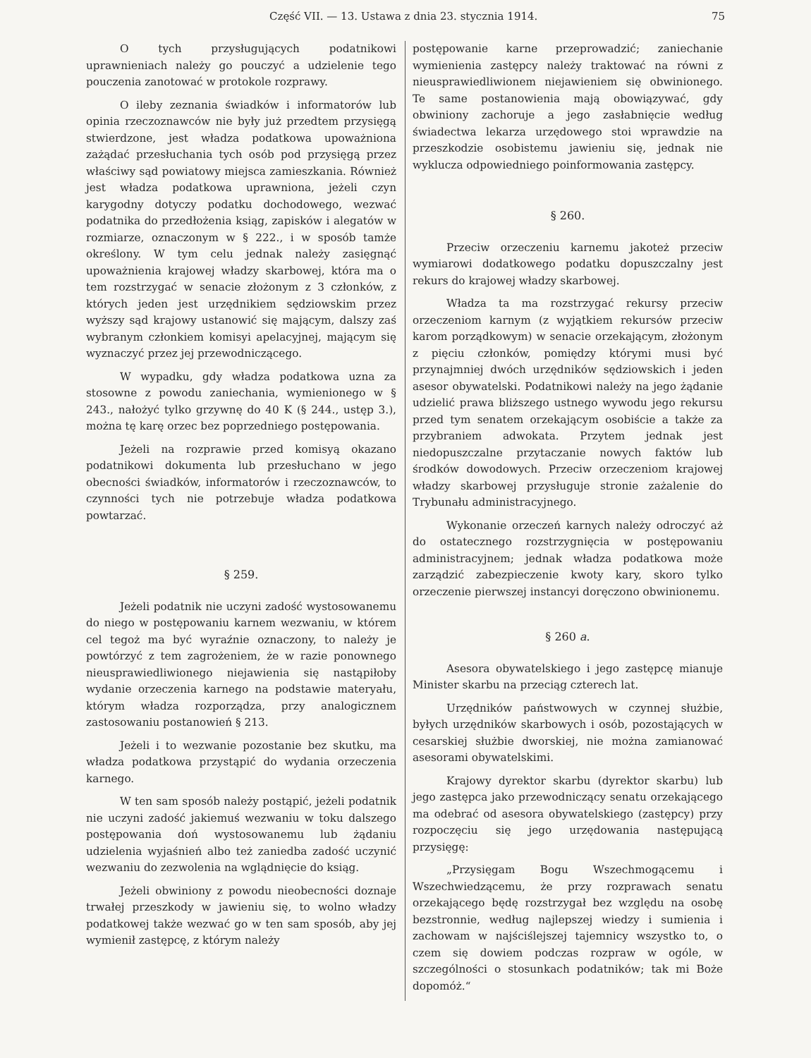Część VII. — 13. Ustawa z dnia 23. stycznia 1914. 75
O tych przysługujących podatnikowi uprawnieniach należy go pouczyć a udzielenie tego pouczenia zanotować w protokole rozprawy.
O ileby zeznania świadków i informatorów lub opinia rzeczoznawców nie były już przedtem przysięgą stwierdzone, jest władza podatkowa upoważniona zażądać przesłuchania tych osób pod przysięgą przez właściwy sąd powiatowy miejsca zamieszkania. Również jest władza podatkowa uprawniona, jeżeli czyn karygodny dotyczy podatku dochodowego, wezwać podatnika do przedłożenia ksiąg, zapisków i alegatów w rozmiarze, oznaczonym w § 222., i w sposób tamże określony. W tym celu jednak należy zasięgnąć upoważnienia krajowej władzy skarbowej, która ma o tem rozstrzygać w senacie złożonym z 3 członków, z których jeden jest urzędnikiem sędziowskim przez wyższy sąd krajowy ustanowić się mającym, dalszy zaś wybranym członkiem komisyi apelacyjnej, mającym się wyznaczyć przez jej przewodniczącego.
W wypadku, gdy władza podatkowa uzna za stosowne z powodu zaniechania, wymienionego w § 243., nałożyć tylko grzywnę do 40 K (§ 244., ustęp 3.), można tę karę orzec bez poprzedniego postępowania.
Jeżeli na rozprawie przed komisyą okazano podatnikowi dokumenta lub przesłuchano w jego obecności świadków, informatorów i rzeczoznawców, to czynności tych nie potrzebuje władza podatkowa powtarzać.
§ 259.
Jeżeli podatnik nie uczyni zadość wystosowanemu do niego w postępowaniu karnem wezwaniu, w którem cel tegoż ma być wyraźnie oznaczony, to należy je powtórzyć z tem zagrożeniem, że w razie ponownego nieusprawiedliwionego niejawienia się nastąpiłoby wydanie orzeczenia karnego na podstawie materyału, którym władza rozporządza, przy analogicznem zastosowaniu postanowień § 213.
Jeżeli i to wezwanie pozostanie bez skutku, ma władza podatkowa przystąpić do wydania orzeczenia karnego.
W ten sam sposób należy postąpić, jeżeli podatnik nie uczyni zadość jakiemuś wezwaniu w toku dalszego postępowania doń wystosowanemu lub żądaniu udzielenia wyjaśnień albo też zaniedba zadość uczynić wezwaniu do zezwolenia na wglądnięcie do ksiąg.
Jeżeli obwiniony z powodu nieobecności doznaje trwałej przeszkody w jawieniu się, to wolno władzy podatkowej także wezwać go w ten sam sposób, aby jej wymienił zastępcę, z którym należy
postępowanie karne przeprowadzić; zaniechanie wymienienia zastępcy należy traktować na równi z nieusprawiedliwionem niejawieniem się obwinionego. Te same postanowienia mają obowiązywać, gdy obwiniony zachoruje a jego zasłabnięcie według świadectwa lekarza urzędowego stoi wprawdzie na przeszkodzie osobistemu jawieniu się, jednak nie wyklucza odpowiedniego poinformowania zastępcy.
§ 260.
Przeciw orzeczeniu karnemu jakoteż przeciw wymiarowi dodatkowego podatku dopuszczalny jest rekurs do krajowej władzy skarbowej.
Władza ta ma rozstrzygać rekursy przeciw orzeczeniom karnym (z wyjątkiem rekursów przeciw karom porządkowym) w senacie orzekającym, złożonym z pięciu członków, pomiędzy którymi musi być przynajmniej dwóch urzędników sędziowskich i jeden asesor obywatelski. Podatnikowi należy na jego żądanie udzielić prawa bliższego ustnego wywodu jego rekursu przed tym senatem orzekającym osobiście a także za przybraniem adwokata. Przytem jednak jest niedopuszczalne przytaczanie nowych faktów lub środków dowodowych. Przeciw orzeczeniom krajowej władzy skarbowej przysługuje stronie zażalenie do Trybunału administracyjnego.
Wykonanie orzeczeń karnych należy odroczyć aż do ostatecznego rozstrzygnięcia w postępowaniu administracyjnem; jednak władza podatkowa może zarządzić zabezpieczenie kwoty kary, skoro tylko orzeczenie pierwszej instancyi doręczono obwinionemu.
§ 260 a.
Asesora obywatelskiego i jego zastępcę mianuje Minister skarbu na przeciąg czterech lat.
Urzędników państwowych w czynnej służbie, byłych urzędników skarbowych i osób, pozostających w cesarskiej służbie dworskiej, nie można zamianować asesorami obywatelskimi.
Krajowy dyrektor skarbu (dyrektor skarbu) lub jego zastępca jako przewodniczący senatu orzekającego ma odebrać od asesora obywatelskiego (zastępcy) przy rozpoczęciu się jego urzędowania następującą przysięgę:
„Przysięgam Bogu Wszechmogącemu i Wszechwiedzącemu, że przy rozprawach senatu orzekającego będę rozstrzygał bez względu na osobę bezstronnie, według najlepszej wiedzy i sumienia i zachowam w najściślejszej tajemnicy wszystko to, o czem się dowiem podczas rozpraw w ogóle, w szczególności o stosunkach podatników; tak mi Boże dopomóż.“